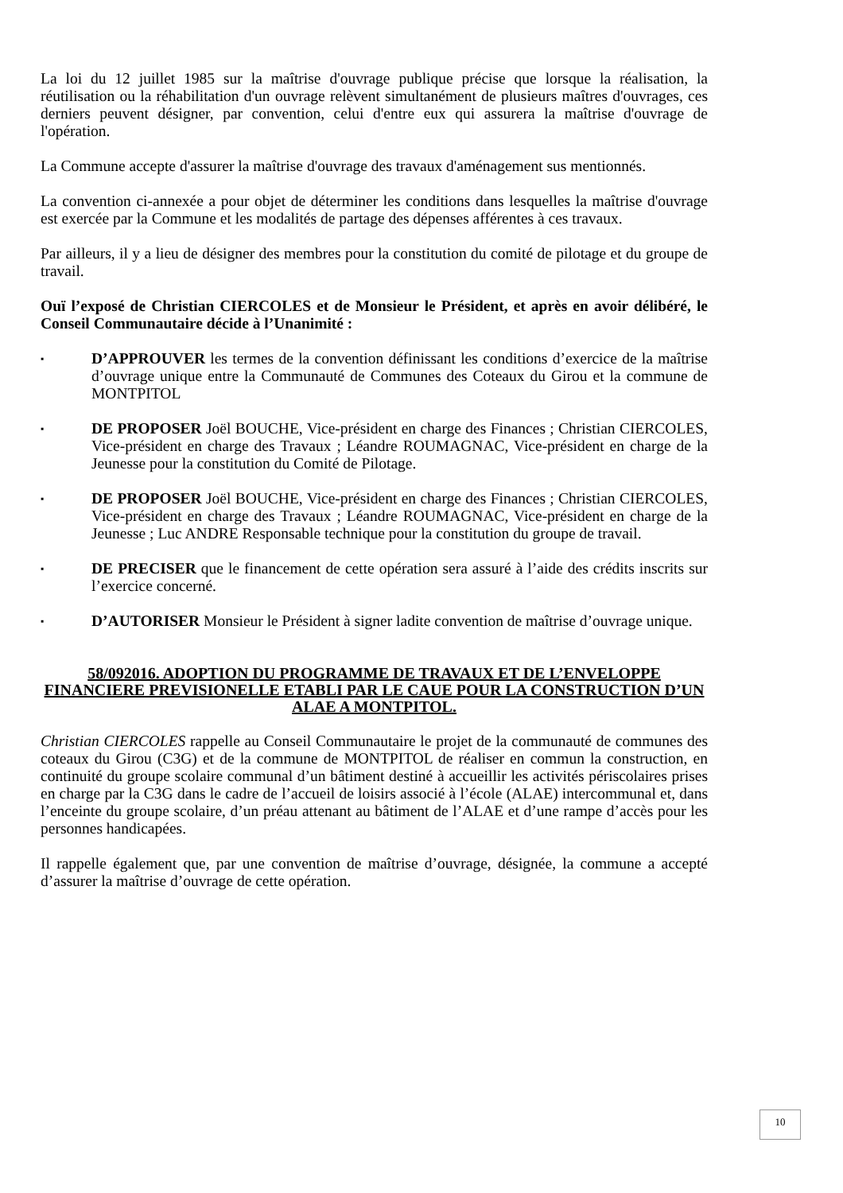La loi du 12 juillet 1985 sur la maîtrise d'ouvrage publique précise que lorsque la réalisation, la réutilisation ou la réhabilitation d'un ouvrage relèvent simultanément de plusieurs maîtres d'ouvrages, ces derniers peuvent désigner, par convention, celui d'entre eux qui assurera la maîtrise d'ouvrage de l'opération.
La Commune accepte d'assurer la maîtrise d'ouvrage des travaux d'aménagement sus mentionnés.
La convention ci-annexée a pour objet de déterminer les conditions dans lesquelles la maîtrise d'ouvrage est exercée par la Commune et les modalités de partage des dépenses afférentes à ces travaux.
Par ailleurs, il y a lieu de désigner des membres pour la constitution du comité de pilotage et du groupe de travail.
Ouï l’exposé de Christian CIERCOLES et de Monsieur le Président, et après en avoir délibéré, le Conseil Communautaire décide à l’Unanimité :
▪
D’APPROUVER les termes de la convention définissant les conditions d’exercice de la maîtrise d’ouvrage unique entre la Communauté de Communes des Coteaux du Girou et la commune de MONTPITOL
▪
DE PROPOSER Joël BOUCHE, Vice-président en charge des Finances ; Christian CIERCOLES, Vice-président en charge des Travaux ; Léandre ROUMAGNAC, Vice-président en charge de la Jeunesse pour la constitution du Comité de Pilotage.
▪
DE PROPOSER Joël BOUCHE, Vice-président en charge des Finances ; Christian CIERCOLES, Vice-président en charge des Travaux ; Léandre ROUMAGNAC, Vice-président en charge de la Jeunesse ; Luc ANDRE Responsable technique pour la constitution du groupe de travail.
▪
DE PRECISER que le financement de cette opération sera assuré à l’aide des crédits inscrits sur l’exercice concerné.
▪
D’AUTORISER Monsieur le Président à signer ladite convention de maîtrise d’ouvrage unique.
58/092016. ADOPTION DU PROGRAMME DE TRAVAUX ET DE L’ENVELOPPE FINANCIERE PREVISIONELLE ETABLI PAR LE CAUE POUR LA CONSTRUCTION D’UN ALAE A MONTPITOL.
Christian CIERCOLES rappelle au Conseil Communautaire le projet de la communauté de communes des coteaux du Girou (C3G) et de la commune de MONTPITOL de réaliser en commun la construction, en continuité du groupe scolaire communal d’un bâtiment destiné à accueillir les activités périscolaires prises en charge par la C3G dans le cadre de l’accueil de loisirs associé à l’école (ALAE) intercommunal et, dans l’enceinte du groupe scolaire, d’un préau attenant au bâtiment de l’ALAE et d’une rampe d’accès pour les personnes handicapées.
Il rappelle également que, par une convention de maîtrise d’ouvrage, désignée, la commune a accepté d’assurer la maîtrise d’ouvrage de cette opération.
10